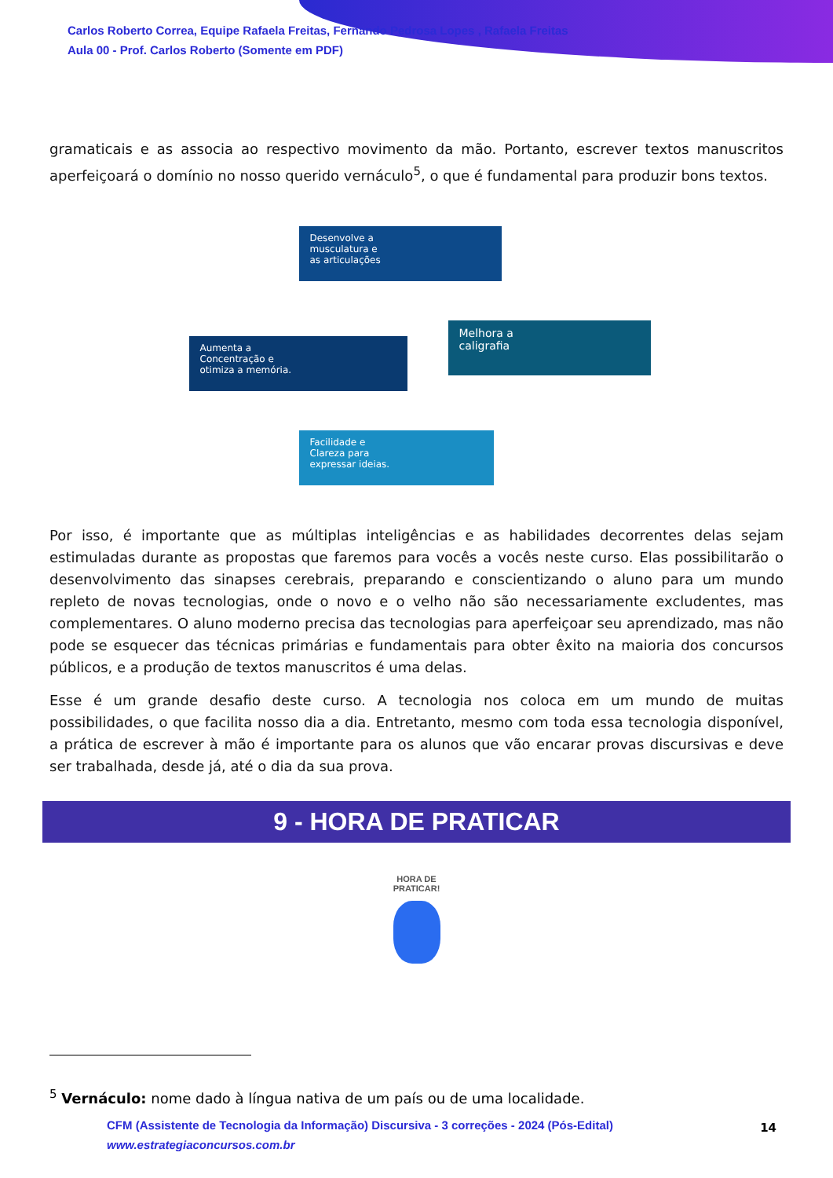Carlos Roberto Correa, Equipe Rafaela Freitas, Fernando Pedrosa Lopes , Rafaela Freitas
Aula 00 - Prof. Carlos Roberto (Somente em PDF)
gramaticais e as associa ao respectivo movimento da mão. Portanto, escrever textos manuscritos aperfeiçoará o domínio no nosso querido vernáculo<sup>5</sup>, o que é fundamental para produzir bons textos.
Desenvolve a
musculatura e
as articulações
Aumenta a
Concentração e
otimiza a memória.
Melhora a
caligrafia
Facilidade e
Clareza para
expressar ideias.
Por isso, é importante que as múltiplas inteligências e as habilidades decorrentes delas sejam estimuladas durante as propostas que faremos para vocês a vocês neste curso. Elas possibilitarão o desenvolvimento das sinapses cerebrais, preparando e conscientizando o aluno para um mundo repleto de novas tecnologias, onde o novo e o velho não são necessariamente excludentes, mas complementares. O aluno moderno precisa das tecnologias para aperfeiçoar seu aprendizado, mas não pode se esquecer das técnicas primárias e fundamentais para obter êxito na maioria dos concursos públicos, e a produção de textos manuscritos é uma delas.
Esse é um grande desafio deste curso. A tecnologia nos coloca em um mundo de muitas possibilidades, o que facilita nosso dia a dia. Entretanto, mesmo com toda essa tecnologia disponível, a prática de escrever à mão é importante para os alunos que vão encarar provas discursivas e deve ser trabalhada, desde já, até o dia da sua prova.
9 - HORA DE PRATICAR
HORA DE
PRATICAR!
<sup>5</sup> Vernáculo: nome dado à língua nativa de um país ou de uma localidade.
CFM (Assistente de Tecnologia da Informação) Discursiva - 3 correções - 2024 (Pós-Edital)
www.estrategiaconcursos.com.br
14